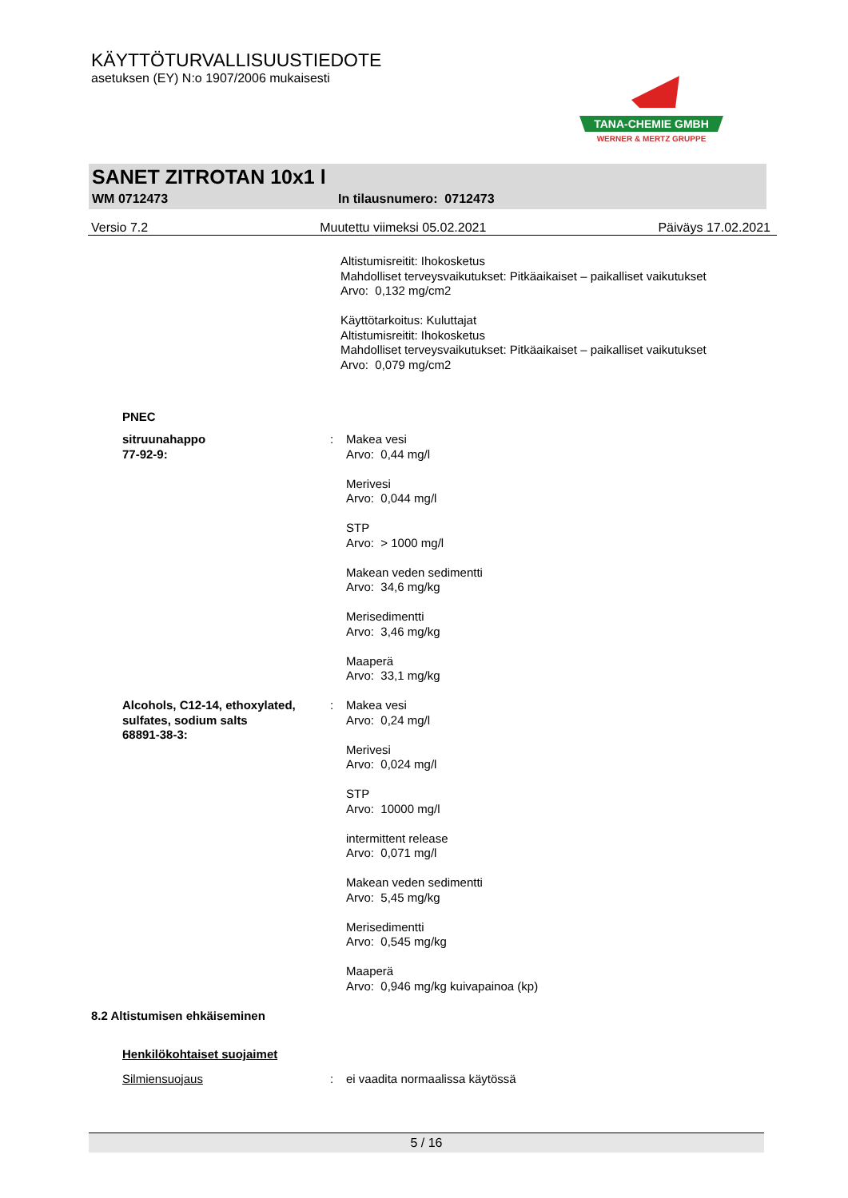KÄYTTÖTURVALLISUUSTIEDOTE
asetuksen (EY) N:o 1907/2006 mukaisesti
TANA-CHEMIE GMBH
WERNER & MERTZ GRUPPE
SANET ZITROTAN 10x1 l
WM 0712473 In tilausnumero: 0712473
Versio 7.2 Muutettu viimeksi 05.02.2021 Päiväys 17.02.2021
Altistumisreitit: Ihokosketus
Mahdolliset terveysvaikutukset: Pitkäaikaiset – paikalliset vaikutukset
Arvo: 0,132 mg/cm2
Käyttötarkoitus: Kuluttajat
Altistumisreitit: Ihokosketus
Mahdolliset terveysvaikutukset: Pitkäaikaiset – paikalliset vaikutukset
Arvo: 0,079 mg/cm2
PNEC
sitruunahappo
77-92-9:
: Makea vesi
Arvo: 0,44 mg/l
Merivesi
Arvo: 0,044 mg/l
STP
Arvo: > 1000 mg/l
Makean veden sedimentti
Arvo: 34,6 mg/kg
Merisedimentti
Arvo: 3,46 mg/kg
Maaperä
Arvo: 33,1 mg/kg
Alcohols, C12-14, ethoxylated, sulfates, sodium salts
68891-38-3:
: Makea vesi
Arvo: 0,24 mg/l
Merivesi
Arvo: 0,024 mg/l
STP
Arvo: 10000 mg/l
intermittent release
Arvo: 0,071 mg/l
Makean veden sedimentti
Arvo: 5,45 mg/kg
Merisedimentti
Arvo: 0,545 mg/kg
Maaperä
Arvo: 0,946 mg/kg kuivapainoa (kp)
8.2 Altistumisen ehkäiseminen
Henkilökohtaiset suojaimet
Silmiensuojaus : ei vaadita normaalissa käytössä
5 / 16